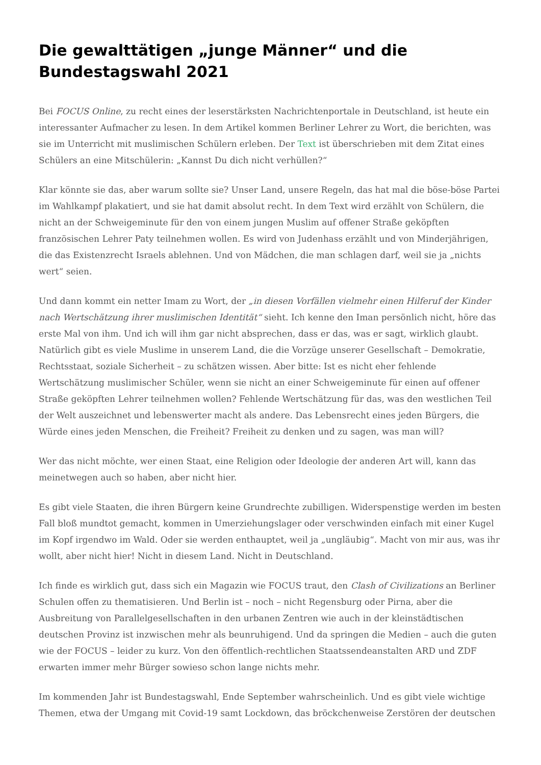Die gewalttätigen „junge Männer“ und die Bundestagswahl 2021
Bei FOCUS Online, zu recht eines der leserstärksten Nachrichtenportale in Deutschland, ist heute ein interessanter Aufmacher zu lesen. In dem Artikel kommen Berliner Lehrer zu Wort, die berichten, was sie im Unterricht mit muslimischen Schülern erleben. Der Text ist überschrieben mit dem Zitat eines Schülers an eine Mitschülerin: „Kannst Du dich nicht verhüllen?“
Klar könnte sie das, aber warum sollte sie? Unser Land, unsere Regeln, das hat mal die böse-böse Partei im Wahlkampf plakatiert, und sie hat damit absolut recht. In dem Text wird erzählt von Schülern, die nicht an der Schweigeminute für den von einem jungen Muslim auf offener Straße geköpften französischen Lehrer Paty teilnehmen wollen. Es wird von Judenhass erzählt und von Minderjährigen, die das Existenzrecht Israels ablehnen. Und von Mädchen, die man schlagen darf, weil sie ja „nichts wert“ seien.
Und dann kommt ein netter Imam zu Wort, der „in diesen Vorfällen vielmehr einen Hilferuf der Kinder nach Wertschätzung ihrer muslimischen Identität“ sieht. Ich kenne den Iman persönlich nicht, höre das erste Mal von ihm. Und ich will ihm gar nicht absprechen, dass er das, was er sagt, wirklich glaubt. Natürlich gibt es viele Muslime in unserem Land, die die Vorzüge unserer Gesellschaft – Demokratie, Rechtsstaat, soziale Sicherheit – zu schätzen wissen. Aber bitte: Ist es nicht eher fehlende Wertschätzung muslimischer Schüler, wenn sie nicht an einer Schweigeminute für einen auf offener Straße geköpften Lehrer teilnehmen wollen? Fehlende Wertschätzung für das, was den westlichen Teil der Welt auszeichnet und lebenswerter macht als andere. Das Lebensrecht eines jeden Bürgers, die Würde eines jeden Menschen, die Freiheit? Freiheit zu denken und zu sagen, was man will?
Wer das nicht möchte, wer einen Staat, eine Religion oder Ideologie der anderen Art will, kann das meinetwegen auch so haben, aber nicht hier.
Es gibt viele Staaten, die ihren Bürgern keine Grundrechte zubilligen. Widerspenstige werden im besten Fall bloß mundtot gemacht, kommen in Umerziehungslager oder verschwinden einfach mit einer Kugel im Kopf irgendwo im Wald. Oder sie werden enthauptet, weil ja „ungläubig“. Macht von mir aus, was ihr wollt, aber nicht hier! Nicht in diesem Land. Nicht in Deutschland.
Ich finde es wirklich gut, dass sich ein Magazin wie FOCUS traut, den Clash of Civilizations an Berliner Schulen offen zu thematisieren. Und Berlin ist – noch – nicht Regensburg oder Pirna, aber die Ausbreitung von Parallelgesellschaften in den urbanen Zentren wie auch in der kleinstädtischen deutschen Provinz ist inzwischen mehr als beunruhigend. Und da springen die Medien – auch die guten wie der FOCUS – leider zu kurz. Von den öffentlich-rechtlichen Staatssendeanstalten ARD und ZDF erwarten immer mehr Bürger sowieso schon lange nichts mehr.
Im kommenden Jahr ist Bundestagswahl, Ende September wahrscheinlich. Und es gibt viele wichtige Themen, etwa der Umgang mit Covid-19 samt Lockdown, das bröckchenweise Zerstören der deutschen